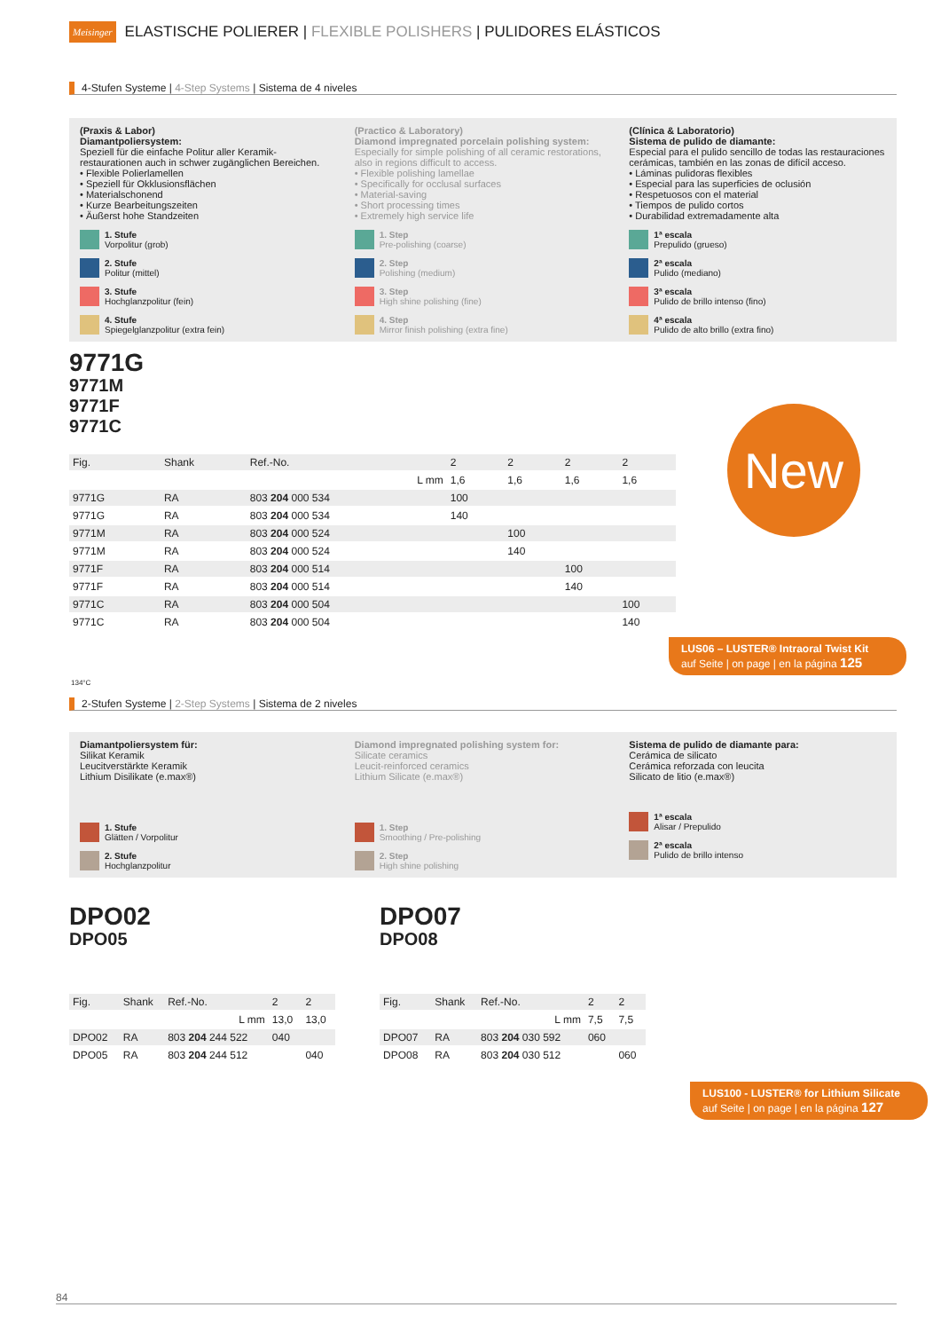Meisinger
ELASTISCHE POLIERER | FLEXIBLE POLISHERS | PULIDORES ELÁSTICOS
4-Stufen Systeme | 4-Step Systems | Sistema de 4 niveles
(Praxis & Labor)
Diamantpoliersystem:
Speziell für die einfache Politur aller Keramik-restaurationen auch in schwer zugänglichen Bereichen.
• Flexible Polierlamellen
• Speziell für Okklusionsflächen
• Materialschonend
• Kurze Bearbeitungszeiten
• Äußerst hohe Standzeiten
1. Stufe
Vorpolitur (grob)
2. Stufe
Politur (mittel)
3. Stufe
Hochglanzpolitur (fein)
4. Stufe
Spiegelglanzpolitur (extra fein)
(Practico & Laboratory)
Diamond impregnated porcelain polishing system:
Especially for simple polishing of all ceramic restorations, also in regions difficult to access.
• Flexible polishing lamellae
• Specifically for occlusal surfaces
• Material-saving
• Short processing times
• Extremely high service life
1. Step
Pre-polishing (coarse)
2. Step
Polishing (medium)
3. Step
High shine polishing (fine)
4. Step
Mirror finish polishing (extra fine)
(Clínica & Laboratorio)
Sistema de pulido de diamante:
Especial para el pulido sencillo de todas las restauraciones cerámicas, también en las zonas de difícil acceso.
• Láminas pulidoras flexibles
• Especial para las superficies de oclusión
• Respetuosos con el material
• Tiempos de pulido cortos
• Durabilidad extremadamente alta
1ª escala
Prepulido (grueso)
2ª escala
Pulido (mediano)
3ª escala
Pulido de brillo intenso (fino)
4ª escala
Pulido de alto brillo (extra fino)
New
9771G
9771M
9771F
9771C
| Fig. | Shank | Ref.-No. | 2 | 2 | 2 | 2 |
| | | L mm | 1,6 | 1,6 | 1,6 | 1,6 |
| 9771G | RA | 803 204 000 534 | 100 | | | |
| 9771G | RA | 803 204 000 534 | 140 | | | |
| 9771M | RA | 803 204 000 524 | | 100 | | |
| 9771M | RA | 803 204 000 524 | | 140 | | |
| 9771F | RA | 803 204 000 514 | | | 100 | |
| 9771F | RA | 803 204 000 514 | | | 140 | |
| 9771C | RA | 803 204 000 504 | | | | 100 |
| 9771C | RA | 803 204 000 504 | | | | 140 |
LUS06 – LUSTER® Intraoral Twist Kit
auf Seite | on page | en la página 125
134°C
2-Stufen Systeme | 2-Step Systems | Sistema de 2 niveles
Diamantpoliersystem für:
Silikat Keramik
Leucitverstärkte Keramik
Lithium Disilikate (e.max®)
1. Stufe
Glätten / Vorpolitur
2. Stufe
Hochglanzpolitur
Diamond impregnated polishing system for:
Silicate ceramics
Leucit-reinforced ceramics
Lithium Silicate (e.max®)
1. Step
Smoothing / Pre-polishing
2. Step
High shine polishing
Sistema de pulido de diamante para:
Cerámica de silicato
Cerámica reforzada con leucita
Silicato de litio (e.max®)
1ª escala
Alisar / Prepulido
2ª escala
Pulido de brillo intenso
DPO02
DPO05
| Fig. | Shank | Ref.-No. | 2 | 2 |
| | | L mm | 13,0 | 13,0 |
| DPO02 | RA | 803 204 244 522 | 040 | |
| DPO05 | RA | 803 204 244 512 | | 040 |
DPO07
DPO08
| Fig. | Shank | Ref.-No. | 2 | 2 |
| | | L mm | 7,5 | 7,5 |
| DPO07 | RA | 803 204 030 592 | 060 | |
| DPO08 | RA | 803 204 030 512 | | 060 |
LUS100 - LUSTER® for Lithium Silicate
auf Seite | on page | en la página 127
84